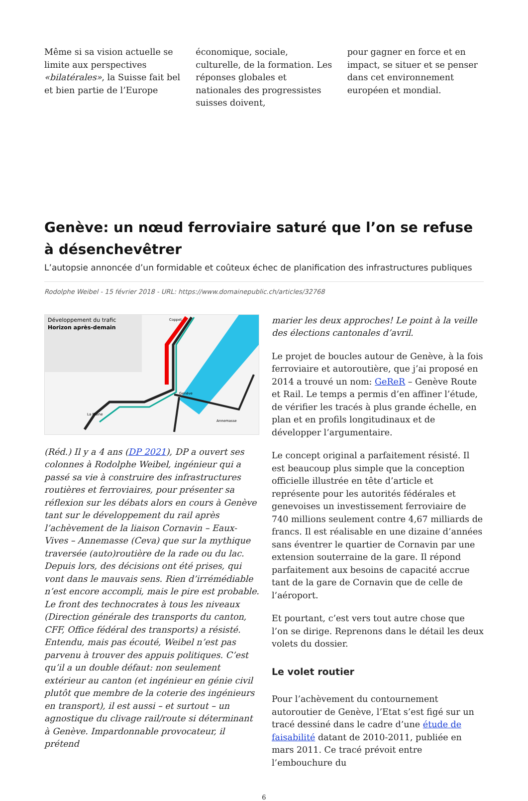Même si sa vision actuelle se limite aux perspectives «bilatérales», la Suisse fait bel et bien partie de l’Europe
économique, sociale, culturelle, de la formation. Les réponses globales et nationales des progressistes suisses doivent,
pour gagner en force et en impact, se situer et se penser dans cet environnement européen et mondial.
Genève: un nœud ferroviaire saturé que l’on se refuse à désenchevêtrer
L’autopsie annoncée d’un formidable et coûteux échec de planification des infrastructures publiques
Rodolphe Weibel - 15 février 2018 - URL: https://www.domainepublic.ch/articles/32768
Développement du trafic
Horizon après-demain
Coppet
Genève
La Plaine
Annemasse
(Réd.) Il y a 4 ans (DP 2021), DP a ouvert ses colonnes à Rodolphe Weibel, ingénieur qui a passé sa vie à construire des infrastructures routières et ferroviaires, pour présenter sa réflexion sur les débats alors en cours à Genève tant sur le développement du rail après l’achèvement de la liaison Cornavin – Eaux-Vives – Annemasse (Ceva) que sur la mythique traversée (auto)routière de la rade ou du lac. Depuis lors, des décisions ont été prises, qui vont dans le mauvais sens. Rien d’irrémédiable n’est encore accompli, mais le pire est probable. Le front des technocrates à tous les niveaux (Direction générale des transports du canton, CFF, Office fédéral des transports) a résisté. Entendu, mais pas écouté, Weibel n’est pas parvenu à trouver des appuis politiques. C’est qu’il a un double défaut: non seulement extérieur au canton (et ingénieur en génie civil plutôt que membre de la coterie des ingénieurs en transport), il est aussi – et surtout – un agnostique du clivage rail/route si déterminant à Genève. Impardonnable provocateur, il prétend
marier les deux approches! Le point à la veille des élections cantonales d’avril.
Le projet de boucles autour de Genève, à la fois ferroviaire et autoroutière, que j’ai proposé en 2014 a trouvé un nom: GeReR – Genève Route et Rail. Le temps a permis d’en affiner l’étude, de vérifier les tracés à plus grande échelle, en plan et en profils longitudinaux et de développer l’argumentaire.
Le concept original a parfaitement résisté. Il est beaucoup plus simple que la conception officielle illustrée en tête d’article et représente pour les autorités fédérales et genevoises un investissement ferroviaire de 740 millions seulement contre 4,67 milliards de francs. Il est réalisable en une dizaine d’années sans éventrer le quartier de Cornavin par une extension souterraine de la gare. Il répond parfaitement aux besoins de capacité accrue tant de la gare de Cornavin que de celle de l’aéroport.
Et pourtant, c’est vers tout autre chose que l’on se dirige. Reprenons dans le détail les deux volets du dossier.
Le volet routier
Pour l’achèvement du contournement autoroutier de Genève, l’Etat s’est figé sur un tracé dessiné dans le cadre d’une étude de faisabilité datant de 2010-2011, publiée en mars 2011. Ce tracé prévoit entre l’embouchure du
6